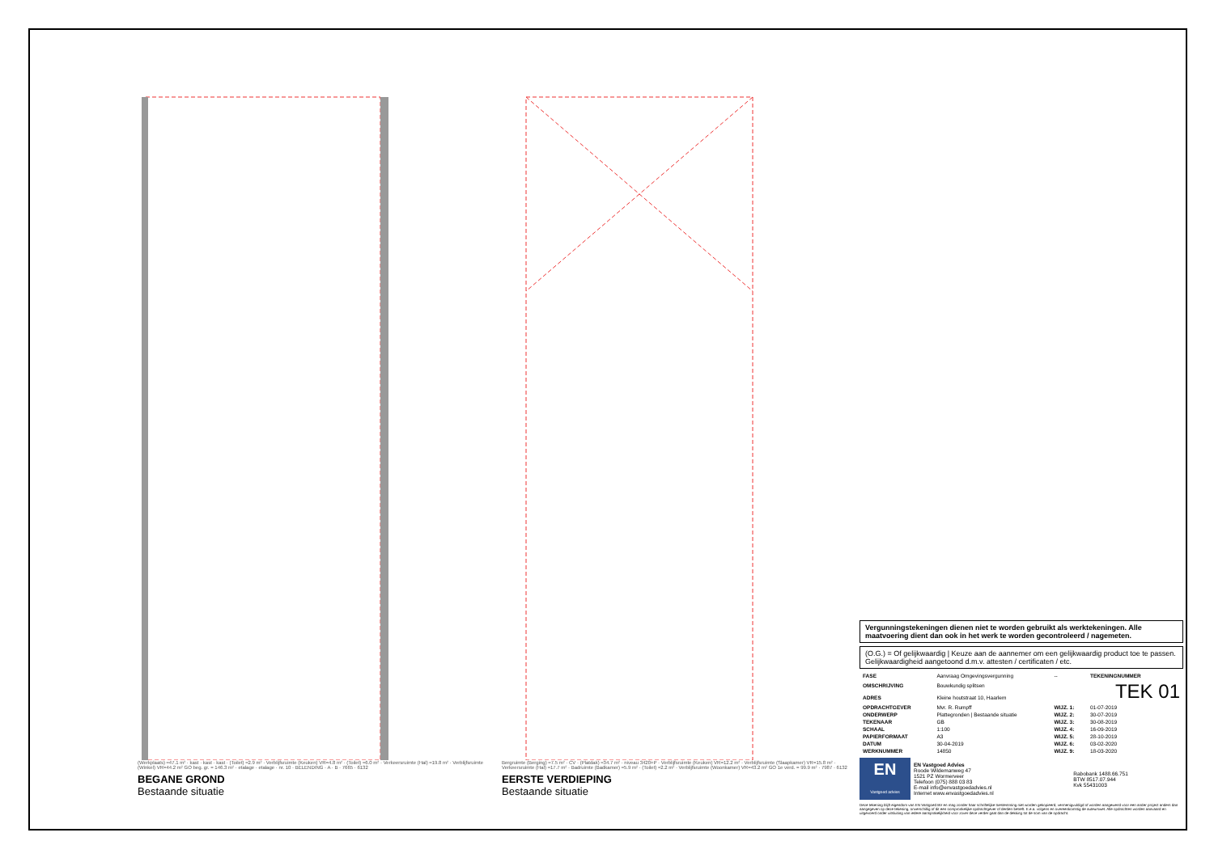(Werkplaats) ≈47.1 m² · kast · kast · kast · (Toilet) ≈2.9 m² · Verblijfsruimte (Keuken) VR=4.8 m² · (Toilet) ≈6.0 m² · Verkeersruimte (Hal) ≈19.8 m² · Verblijfsruimte (Winkel) VR=44.2 m² GO beg. gr. = 146.3 m² · etalage · etalage · nr. 10 · BELENDING · A · B · 7665 · 6132
BEGANE GROND
Bestaande situatie
Bergruimte (Berging) ≈7.5 m² · CV · (Platdak) ≈34.7 m² · niveau 3420+P · Verblijfsruimte (Keuken) VR=12.2 m² · Verblijfsruimte (Slaapkamer) VR=15.8 m² · Verkeersruimte (Hal) ≈17.7 m² · Badruimte (Badkamer) ≈5.9 m² · (Toilet) ≈2.2 m² · Verblijfsruimte (Woonkamer) VR=43.2 m² GO 1e verd. = 99.9 m² · 7987 · 6132
EERSTE VERDIEPING
Bestaande situatie
Vergunningstekeningen dienen niet te worden gebruikt als werktekeningen. Alle maatvoering dient dan ook in het werk te worden gecontroleerd / nagemeten.
(O.G.) = Of gelijkwaardig | Keuze aan de aannemer om een gelijkwaardig product toe te passen. Gelijkwaardigheid aangetoond d.m.v. attesten / certificaten / etc.
| FASE | Aanvraag Omgevingsvergunning | -- | TEKENINGNUMMER |
| OMSCHRIJVING | Bouwkundig splitsen | | TEK 01 |
| ADRES | Kleine houtstraat 10, Haarlem | | |
| OPDRACHTGEVER | Mvr. R. Rumpff | WIJZ. 1: | 01-07-2019 |
| ONDERWERP | Plattegronden / Bestaande situatie | WIJZ. 2: | 30-07-2019 |
| TEKENAAR | GB | WIJZ. 3: | 30-08-2019 |
| SCHAAL | 1:100 | WIJZ. 4: | 16-09-2019 |
| PAPIERFORMAAT | A3 | WIJZ. 5: | 28-10-2019 |
| DATUM | 30-04-2019 | WIJZ. 6: | 03-02-2020 |
| WERKNUMMER | 14850 | WIJZ. 9: | 18-03-2020 |
| EN Vastgoed advies | EN Vastgoed Advies Roode Wildemanweg 47 1521 PZ Wormerveer Telefoon (075) 888 03 83 E-mail info@envastgoedadvies.nl Internet www.envastgoedadvies.nl | Rabobank 1488.66.751 BTW 8517.07.944 Kvk 55431003 |
Deze tekening blijft eigendom van EN Vastgoed BV en mag zonder haar schriftelijke toestemming niet worden gekopieerd, vermenigvuldigd of worden aangewend voor een ander project anders dan aangegeven op deze tekening, onverschillig of dit een oorspronkelijke opdrachtgever of derden betreft. E.e.a. volgens en overeenkomstig de auteurswet. Alle opdrachten worden aanvaard en uitgevoerd onder uitsluiting van iedere aansprakelijkheid voor zover deze verder gaat dan de dekking tot de som van de opdracht.